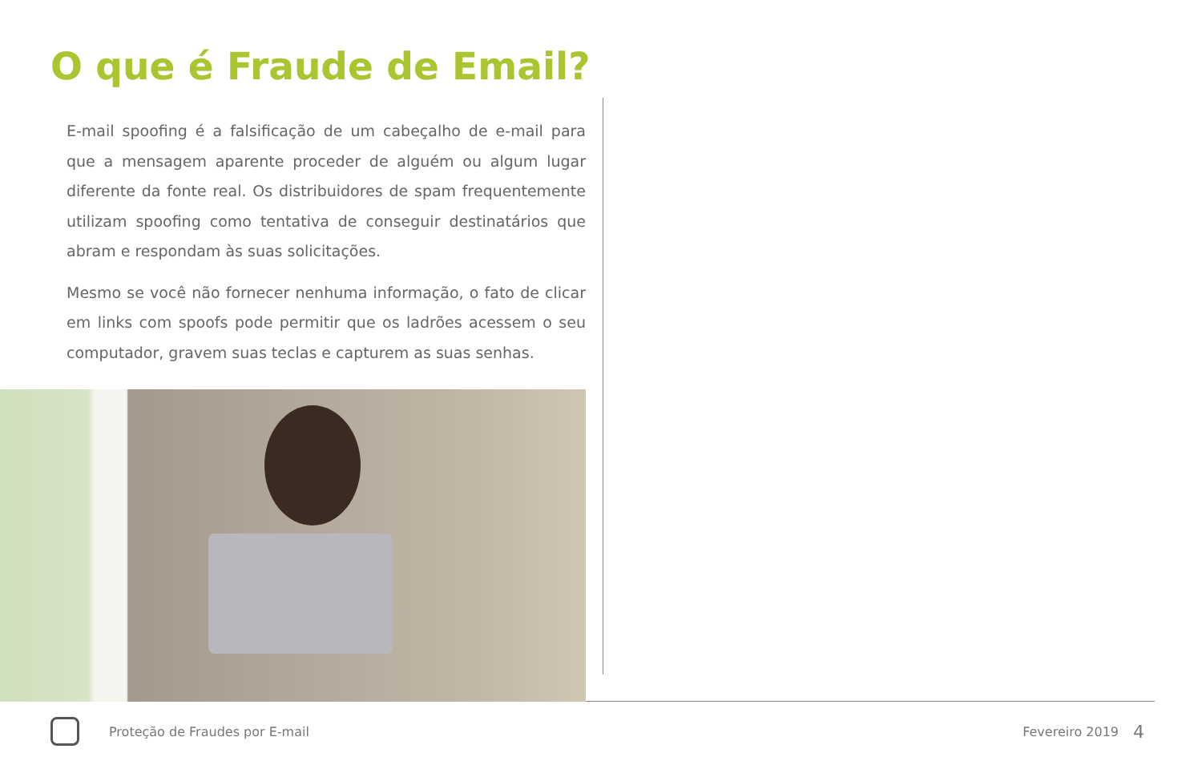O que é Fraude de Email?
E-mail spoofing é a falsificação de um cabeçalho de e-mail para que a mensagem aparente proceder de alguém ou algum lugar diferente da fonte real. Os distribuidores de spam frequentemente utilizam spoofing como tentativa de conseguir destinatários que abram e respondam às suas solicitações.
Mesmo se você não fornecer nenhuma informação, o fato de clicar em links com spoofs pode permitir que os ladrões acessem o seu computador, gravem suas teclas e capturem as suas senhas.
Proteção de Fraudes por E-mail Fevereiro 2019 4